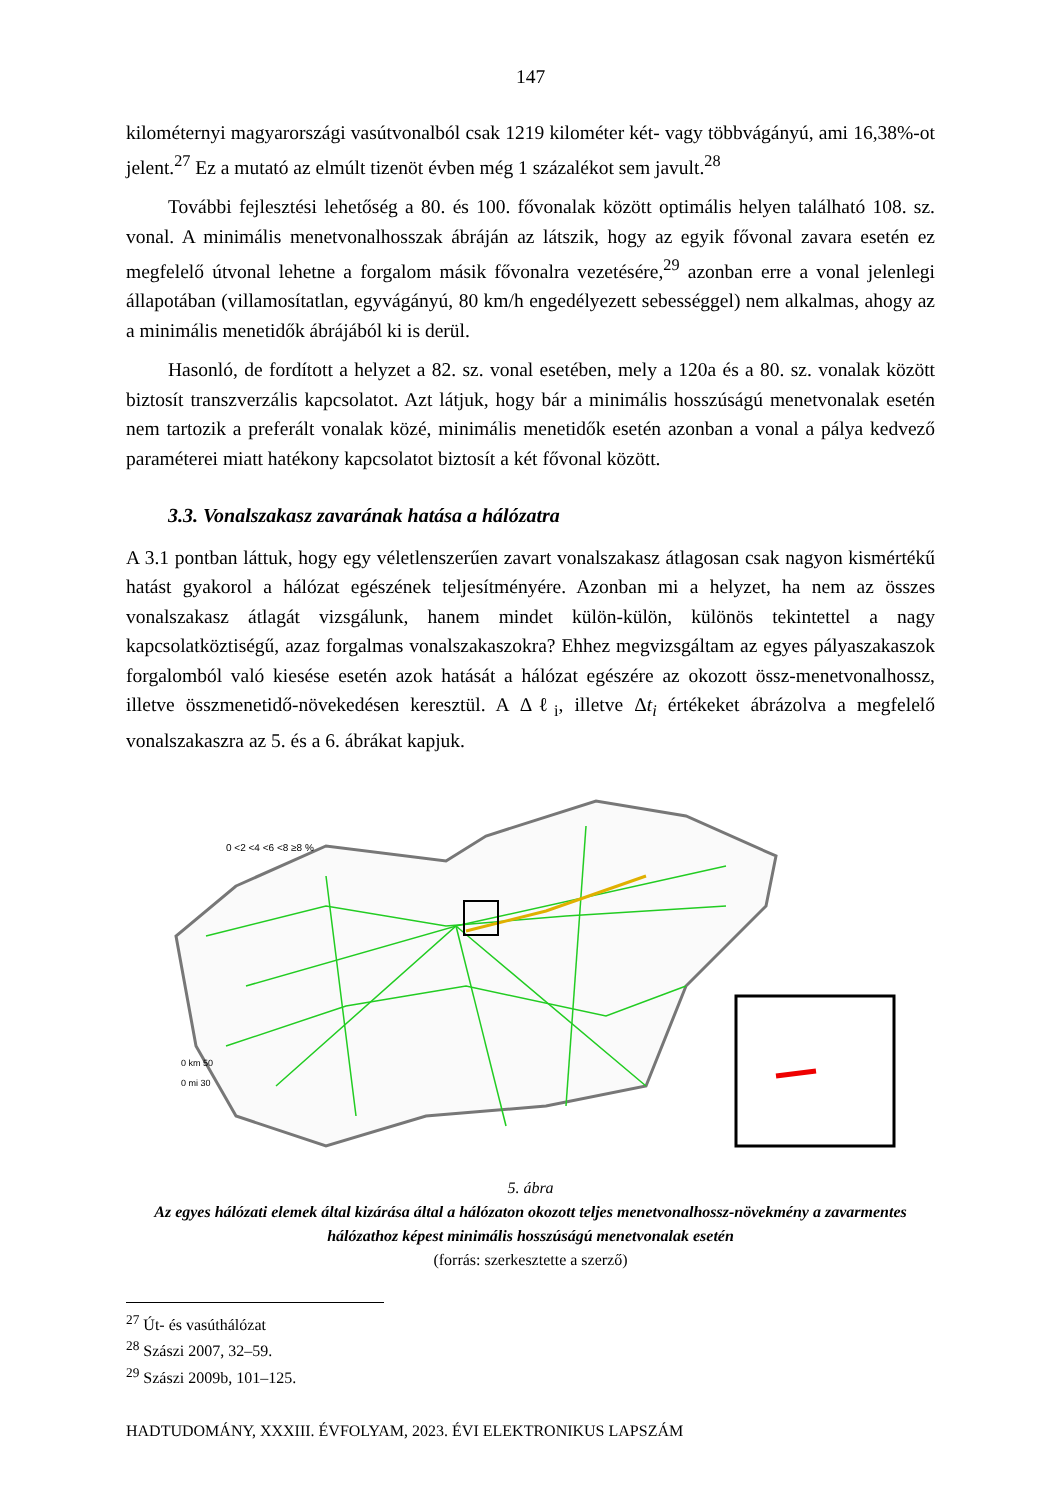147
kilométernyi magyarországi vasútvonalból csak 1219 kilométer két- vagy többvágányú, ami 16,38%-ot jelent.<sup>27</sup> Ez a mutató az elmúlt tizenöt évben még 1 százalékot sem javult.<sup>28</sup>
További fejlesztési lehetőség a 80. és 100. fővonalak között optimális helyen található 108. sz. vonal. A minimális menetvonalhosszak ábráján az látszik, hogy az egyik fővonal zavara esetén ez megfelelő útvonal lehetne a forgalom másik fővonalra vezetésére,<sup>29</sup> azonban erre a vonal jelenlegi állapotában (villamosítatlan, egyvágányú, 80 km/h engedélyezett sebességgel) nem alkalmas, ahogy az a minimális menetidők ábrájából ki is derül.
Hasonló, de fordított a helyzet a 82. sz. vonal esetében, mely a 120a és a 80. sz. vonalak között biztosít transzverzális kapcsolatot. Azt látjuk, hogy bár a minimális hosszúságú menetvonalak esetén nem tartozik a preferált vonalak közé, minimális menetidők esetén azonban a vonal a pálya kedvező paraméterei miatt hatékony kapcsolatot biztosít a két fővonal között.
3.3. Vonalszakasz zavarának hatása a hálózatra
A 3.1 pontban láttuk, hogy egy véletlenszerűen zavart vonalszakasz átlagosan csak nagyon kismértékű hatást gyakorol a hálózat egészének teljesítményére. Azonban mi a helyzet, ha nem az összes vonalszakasz átlagát vizsgálunk, hanem mindet külön-külön, különös tekintettel a nagy kapcsolatköztiségű, azaz forgalmas vonalszakaszokra? Ehhez megvizsgáltam az egyes pályaszakaszok forgalomból való kiesése esetén azok hatását a hálózat egészére az okozott össz-menetvonalhossz, illetve összmenetidő-növekedésen keresztül. A Δℓ<sub>i</sub>, illetve Δt<sub>i</sub> értékeket ábrázolva a megfelelő vonalszakaszra az 5. és a 6. ábrákat kapjuk.
0 <2 <4 <6 <8 ≥8 %
0 km 50
0 mi 30
5. ábra
Az egyes hálózati elemek által kizárása által a hálózaton okozott teljes menetvonalhossz-növekmény a zavarmentes hálózathoz képest minimális hosszúságú menetvonalak esetén
(forrás: szerkesztette a szerző)
<sup>27</sup> Út- és vasúthálózat
<sup>28</sup> Szászi 2007, 32–59.
<sup>29</sup> Szászi 2009b, 101–125.
HADTUDOMÁNY, XXXIII. ÉVFOLYAM, 2023. ÉVI ELEKTRONIKUS LAPSZÁM